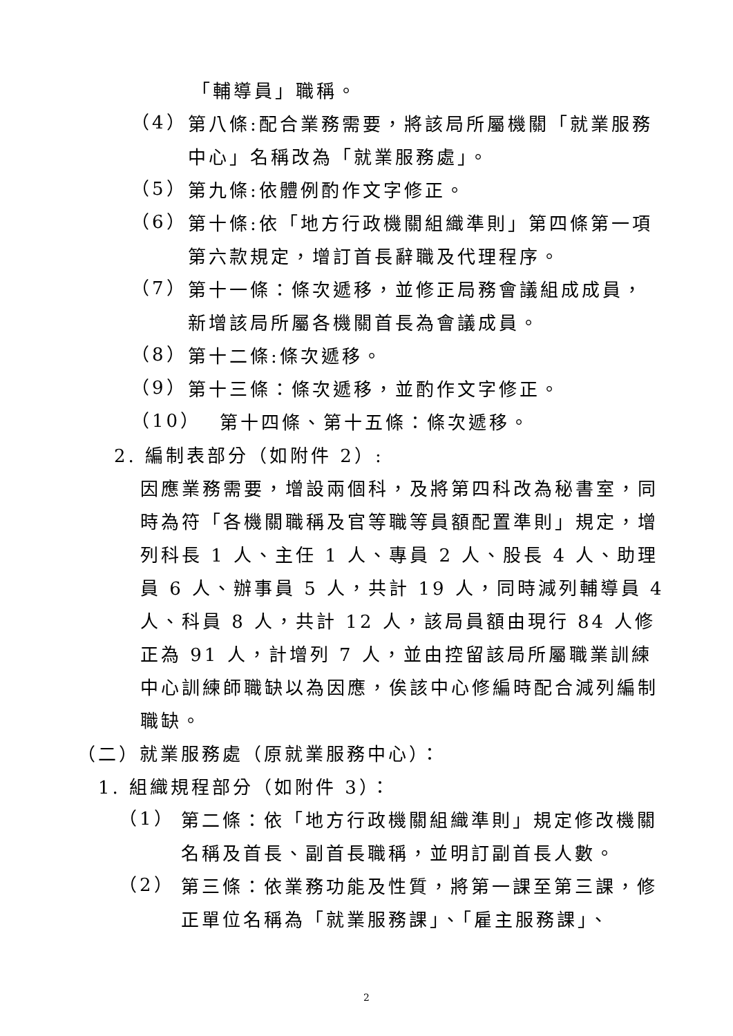「輔導員」職稱。
（4）
第八條:配合業務需要，將該局所屬機關「就業服務中心」名稱改為「就業服務處」。
（5）
第九條:依體例酌作文字修正。
（6）
第十條:依「地方行政機關組織準則」第四條第一項第六款規定，增訂首長辭職及代理程序。
（7）
第十一條：條次遞移，並修正局務會議組成成員，新增該局所屬各機關首長為會議成員。
（8）
第十二條:條次遞移。
（9）
第十三條：條次遞移，並酌作文字修正。
（10）
第十四條、第十五條：條次遞移。
2. 編制表部分（如附件 2）:
因應業務需要，增設兩個科，及將第四科改為秘書室，同時為符「各機關職稱及官等職等員額配置準則」規定，增列科長 1 人、主任 1 人、專員 2 人、股長 4 人、助理員 6 人、辦事員 5 人，共計 19 人，同時減列輔導員 4 人、科員 8 人，共計 12 人，該局員額由現行 84 人修正為 91 人，計增列 7 人，並由控留該局所屬職業訓練中心訓練師職缺以為因應，俟該中心修編時配合減列編制職缺。
（二）就業服務處（原就業服務中心）：
1. 組織規程部分（如附件 3）：
（1）
第二條：依「地方行政機關組織準則」規定修改機關名稱及首長、副首長職稱，並明訂副首長人數。
（2）
第三條：依業務功能及性質，將第一課至第三課，修正單位名稱為「就業服務課」、「雇主服務課」、
2